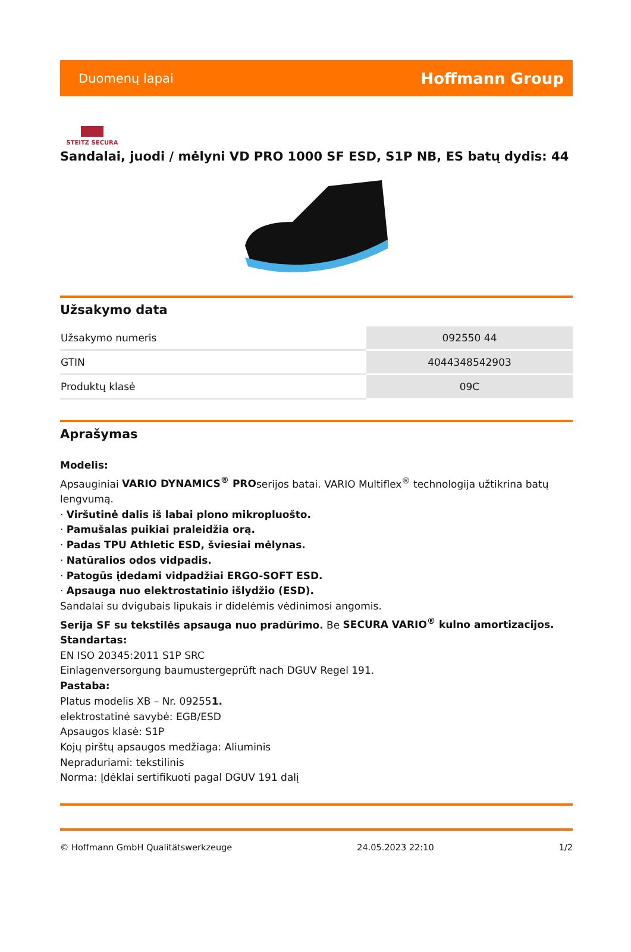Duomenų lapai Hoffmann Group
STEITZ SECURA
Sandalai, juodi / mėlyni VD PRO 1000 SF ESD, S1P NB, ES batų dydis: 44
Užsakymo data
| Užsakymo numeris | 092550 44 |
| GTIN | 4044348542903 |
| Produktų klasė | 09C |
Aprašymas
Modelis:
Apsauginiai VARIO DYNAMICS<sup>®</sup> PROserijos batai. VARIO Multiflex<sup>®</sup> technologija užtikrina batų lengvumą.
· Viršutinė dalis iš labai plono mikropluošto.
· Pamušalas puikiai praleidžia orą.
· Padas TPU Athletic ESD, šviesiai mėlynas.
· Natūralios odos vidpadis.
· Patogūs įdedami vidpadžiai ERGO-SOFT ESD.
· Apsauga nuo elektrostatinio išlydžio (ESD).
Sandalai su dvigubais lipukais ir didelėmis vėdinimosi angomis.
Serija SF su tekstilės apsauga nuo pradūrimo. Be SECURA VARIO<sup>®</sup> kulno amortizacijos.
Standartas:
EN ISO 20345:2011 S1P SRC
Einlagenversorgung baumustergeprüft nach DGUV Regel 191.
Pastaba:
Platus modelis XB – Nr. 092551.
elektrostatinė savybė: EGB/ESD
Apsaugos klasė: S1P
Kojų pirštų apsaugos medžiaga: Aliuminis
Nepraduriami: tekstilinis
Norma: Įdėklai sertifikuoti pagal DGUV 191 dalį
© Hoffmann GmbH Qualitätswerkzeuge 24.05.2023 22:10 1/2